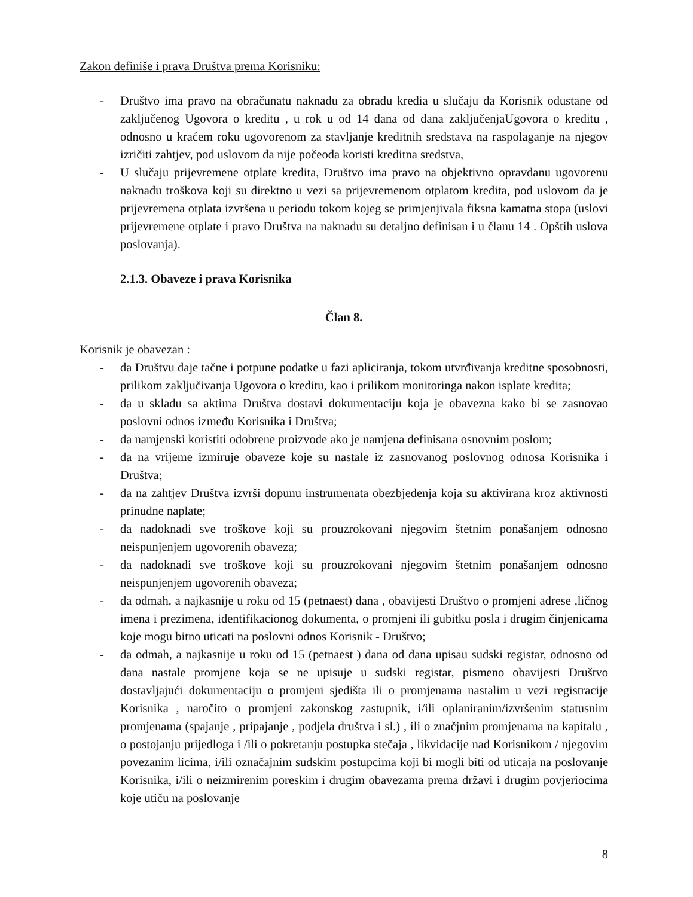Zakon definiše i prava Društva prema Korisniku:
- Društvo ima pravo na obračunatu naknadu za obradu kredia u slučaju da Korisnik odustane od zaključenog Ugovora o kreditu , u rok u od 14 dana od dana zaključenjaUgovora o kreditu , odnosno u kraćem roku ugovorenom za stavljanje kreditnih sredstava na raspolaganje na njegov izričiti zahtjev, pod uslovom da nije počeoda koristi kreditna sredstva,
- U slučaju prijevremene otplate kredita, Društvo ima pravo na objektivno opravdanu ugovorenu naknadu troškova koji su direktno u vezi sa prijevremenom otplatom kredita, pod uslovom da je prijevremena otplata izvršena u periodu tokom kojeg se primjenjivala fiksna kamatna stopa (uslovi prijevremene otplate i pravo Društva na naknadu su detaljno definisan i u članu 14 . Opštih uslova poslovanja).
2.1.3. Obaveze i prava Korisnika
Član 8.
Korisnik je obavezan :
- da Društvu daje tačne i potpune podatke u fazi apliciranja, tokom utvrđivanja kreditne sposobnosti, prilikom zaključivanja Ugovora o kreditu, kao i prilikom monitoringa nakon isplate kredita;
- da u skladu sa aktima Društva dostavi dokumentaciju koja je obavezna kako bi se zasnovao poslovni odnos između Korisnika i Društva;
- da namjenski koristiti odobrene proizvode ako je namjena definisana osnovnim poslom;
- da na vrijeme izmiruje obaveze koje su nastale iz zasnovanog poslovnog odnosa Korisnika i Društva;
- da na zahtjev Društva izvrši dopunu instrumenata obezbjeđenja koja su aktivirana kroz aktivnosti prinudne naplate;
- da nadoknadi sve troškove koji su prouzrokovani njegovim štetnim ponašanjem odnosno neispunjenjem ugovorenih obaveza;
- da nadoknadi sve troškove koji su prouzrokovani njegovim štetnim ponašanjem odnosno neispunjenjem ugovorenih obaveza;
- da odmah, a najkasnije u roku od 15 (petnaest) dana , obavijesti Društvo o promjeni adrese ,ličnog imena i prezimena, identifikacionog dokumenta, o promjeni ili gubitku posla i drugim činjenicama koje mogu bitno uticati na poslovni odnos Korisnik - Društvo;
- da odmah, a najkasnije u roku od 15 (petnaest ) dana od dana upisau sudski registar, odnosno od dana nastale promjene koja se ne upisuje u sudski registar, pismeno obavijesti Društvo dostavljajući dokumentaciju o promjeni sjedišta ili o promjenama nastalim u vezi registracije Korisnika , naročito o promjeni zakonskog zastupnik, i/ili oplaniranim/izvršenim statusnim promjenama (spajanje , pripajanje , podjela društva i sl.) , ili o značjnim promjenama na kapitalu , o postojanju prijedloga i /ili o pokretanju postupka stečaja , likvidacije nad Korisnikom / njegovim povezanim licima, i/ili označajnim sudskim postupcima koji bi mogli biti od uticaja na poslovanje Korisnika, i/ili o neizmirenim poreskim i drugim obavezama prema državi i drugim povjeriocima koje utiču na poslovanje
8